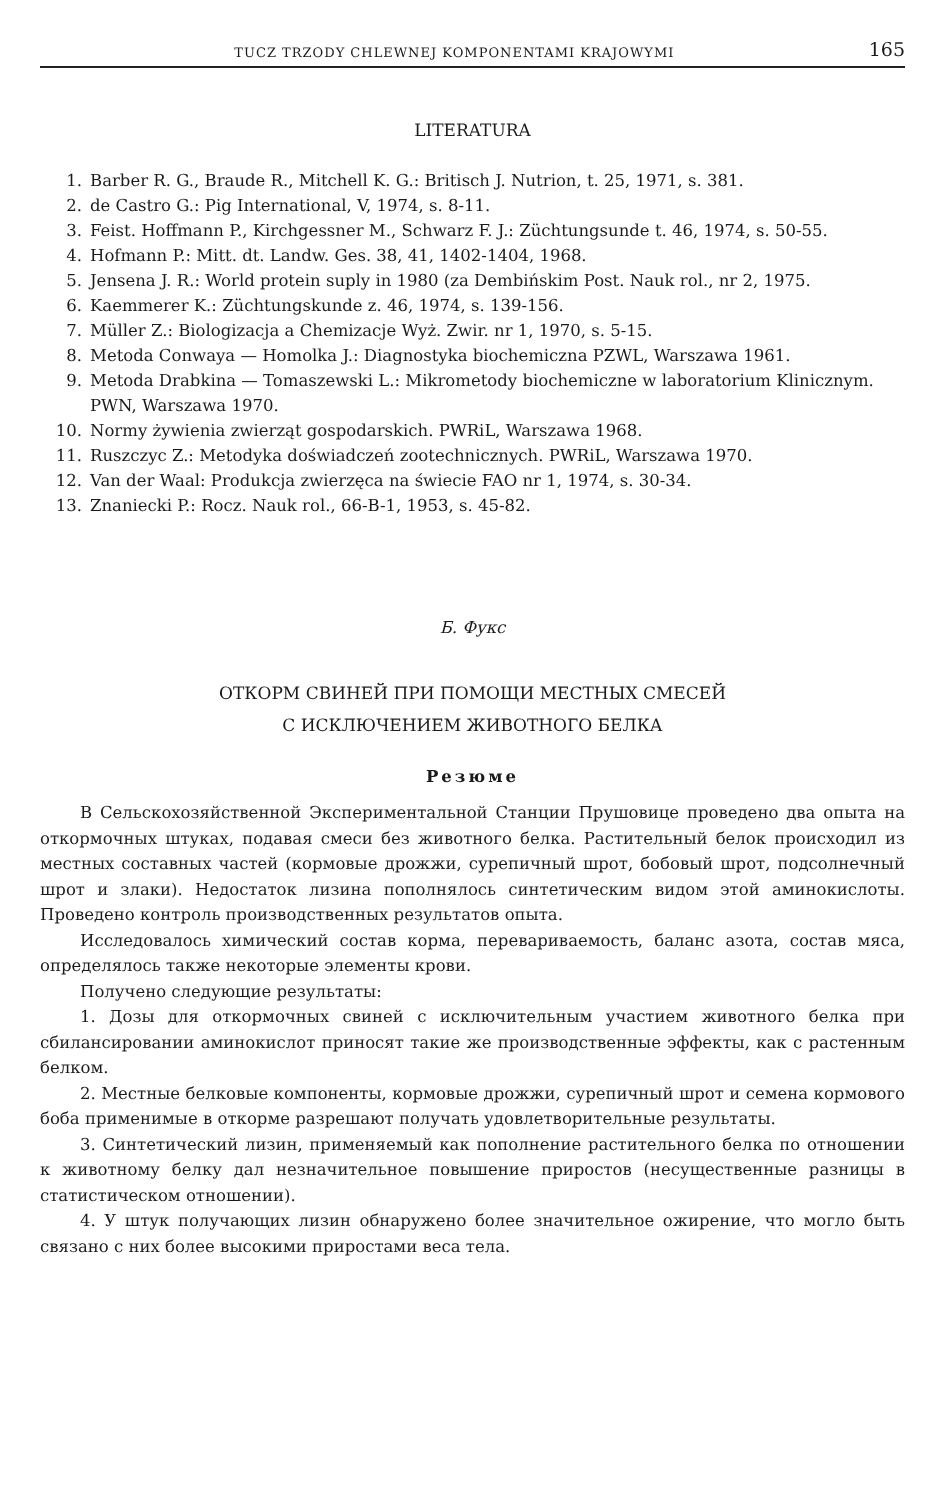TUCZ TRZODY CHLEWNEJ KOMPONENTAMI KRAJOWYMI 165
LITERATURA
1. Barber R. G., Braude R., Mitchell K. G.: Britisch J. Nutrion, t. 25, 1971, s. 381.
2. de Castro G.: Pig International, V, 1974, s. 8-11.
3. Feist. Hoffmann P., Kirchgessner M., Schwarz F. J.: Züchtungsunde t. 46, 1974, s. 50-55.
4. Hofmann P.: Mitt. dt. Landw. Ges. 38, 41, 1402-1404, 1968.
5. Jensena J. R.: World protein suply in 1980 (za Dembińskim Post. Nauk rol., nr 2, 1975.
6. Kaemmerer K.: Züchtungskunde z. 46, 1974, s. 139-156.
7. Müller Z.: Biologizacja a Chemizacje Wyż. Zwir. nr 1, 1970, s. 5-15.
8. Metoda Conwaya — Homolka J.: Diagnostyka biochemiczna PZWL, Warszawa 1961.
9. Metoda Drabkina — Tomaszewski L.: Mikrometody biochemiczne w laboratorium Klinicznym. PWN, Warszawa 1970.
10. Normy żywienia zwierząt gospodarskich. PWRiL, Warszawa 1968.
11. Ruszczyc Z.: Metodyka doświadczeń zootechnicznych. PWRiL, Warszawa 1970.
12. Van der Waal: Produkcja zwierzęca na świecie FAO nr 1, 1974, s. 30-34.
13. Znaniecki P.: Rocz. Nauk rol., 66-B-1, 1953, s. 45-82.
Б. Фукс
ОТКОРМ СВИНЕЙ ПРИ ПОМОЩИ МЕСТНЫХ СМЕСЕЙ
С ИСКЛЮЧЕНИЕМ ЖИВОТНОГО БЕЛКА
Резюме
В Сельскохозяйственной Экспериментальной Станции Прушовице проведено два опыта на откормочных штуках, подавая смеси без животного белка. Растительный белок происходил из местных составных частей (кормовые дрожжи, сурепичный шрот, бобовый шрот, подсолнечный шрот и злаки). Недостаток лизина пополнялось синтетическим видом этой аминокислоты. Проведено контроль производственных результатов опыта.
Исследовалось химический состав корма, перевариваемость, баланс азота, состав мяса, определялось также некоторые элементы крови.
Получено следующие результаты:
1. Дозы для откормочных свиней с исключительным участием животного белка при сбилансировании аминокислот приносят такие же производственные эффекты, как с растенным белком.
2. Местные белковые компоненты, кормовые дрожжи, сурепичный шрот и семена кормового боба применимые в откорме разрешают получать удовлетворительные результаты.
3. Синтетический лизин, применяемый как пополнение растительного белка по отношении к животному белку дал незначительное повышение приростов (несущественные разницы в статистическом отношении).
4. У штук получающих лизин обнаружено более значительное ожирение, что могло быть связано с них более высокими приростами веса тела.